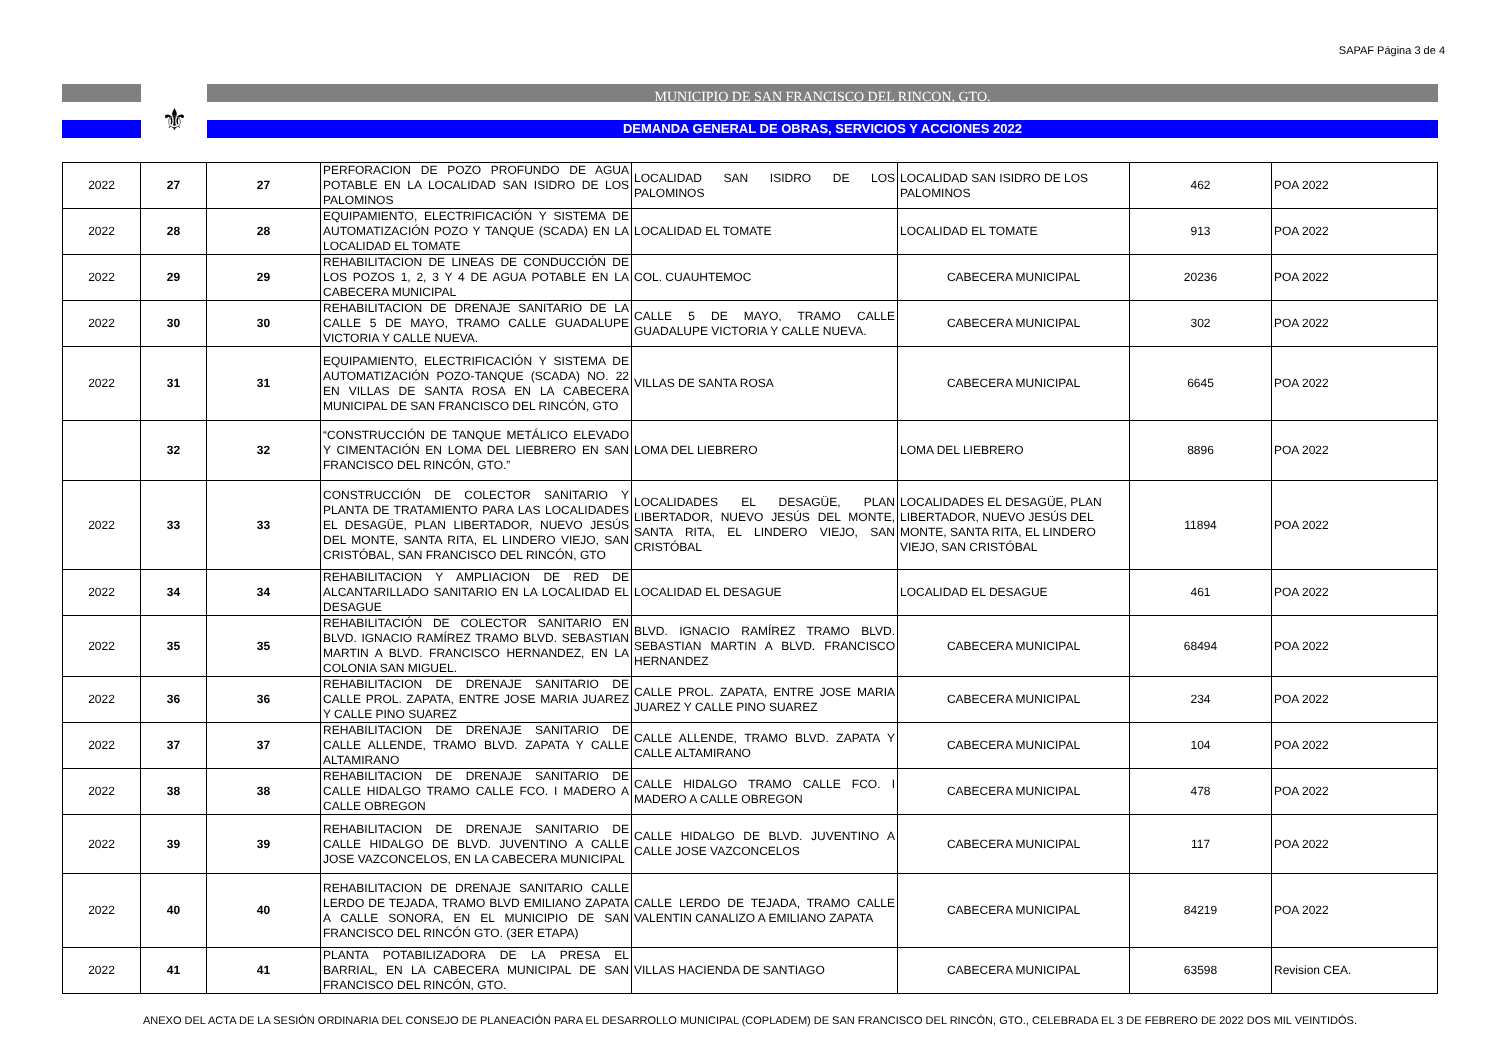SAPAF Página 3 de 4
⚜
MUNICIPIO DE SAN FRANCISCO DEL RINCON, GTO.
DEMANDA GENERAL DE OBRAS, SERVICIOS Y ACCIONES 2022
| 2022 | 27 | 27 | PERFORACION DE POZO PROFUNDO DE AGUA POTABLE EN LA LOCALIDAD SAN ISIDRO DE LOS PALOMINOS | LOCALIDAD SAN ISIDRO DE LOS PALOMINOS | LOCALIDAD SAN ISIDRO DE LOS PALOMINOS | 462 | POA 2022 |
| 2022 | 28 | 28 | EQUIPAMIENTO, ELECTRIFICACIÓN Y SISTEMA DE AUTOMATIZACIÓN POZO Y TANQUE (SCADA) EN LA LOCALIDAD EL TOMATE | LOCALIDAD EL TOMATE | LOCALIDAD EL TOMATE | 913 | POA 2022 |
| 2022 | 29 | 29 | REHABILITACION DE LINEAS DE CONDUCCIÓN DE LOS POZOS 1, 2, 3 Y 4 DE AGUA POTABLE EN LA CABECERA MUNICIPAL | COL. CUAUHTEMOC | CABECERA MUNICIPAL | 20236 | POA 2022 |
| 2022 | 30 | 30 | REHABILITACION DE DRENAJE SANITARIO DE LA CALLE 5 DE MAYO, TRAMO CALLE GUADALUPE VICTORIA Y CALLE NUEVA. | CALLE 5 DE MAYO, TRAMO CALLE GUADALUPE VICTORIA Y CALLE NUEVA. | CABECERA MUNICIPAL | 302 | POA 2022 |
| 2022 | 31 | 31 | EQUIPAMIENTO, ELECTRIFICACIÓN Y SISTEMA DE AUTOMATIZACIÓN POZO-TANQUE (SCADA) NO. 22 EN VILLAS DE SANTA ROSA EN LA CABECERA MUNICIPAL DE SAN FRANCISCO DEL RINCÓN, GTO | VILLAS DE SANTA ROSA | CABECERA MUNICIPAL | 6645 | POA 2022 |
| | 32 | 32 | “CONSTRUCCIÓN DE TANQUE METÁLICO ELEVADO Y CIMENTACIÓN EN LOMA DEL LIEBRERO EN SAN FRANCISCO DEL RINCÓN, GTO.” | LOMA DEL LIEBRERO | LOMA DEL LIEBRERO | 8896 | POA 2022 |
| 2022 | 33 | 33 | CONSTRUCCIÓN DE COLECTOR SANITARIO Y PLANTA DE TRATAMIENTO PARA LAS LOCALIDADES EL DESAGÜE, PLAN LIBERTADOR, NUEVO JESÚS DEL MONTE, SANTA RITA, EL LINDERO VIEJO, SAN CRISTÓBAL, SAN FRANCISCO DEL RINCÓN, GTO | LOCALIDADES EL DESAGÜE, PLAN LIBERTADOR, NUEVO JESÚS DEL MONTE, SANTA RITA, EL LINDERO VIEJO, SAN CRISTÓBAL | LOCALIDADES EL DESAGÜE, PLAN LIBERTADOR, NUEVO JESÚS DEL MONTE, SANTA RITA, EL LINDERO VIEJO, SAN CRISTÓBAL | 11894 | POA 2022 |
| 2022 | 34 | 34 | REHABILITACION Y AMPLIACION DE RED DE ALCANTARILLADO SANITARIO EN LA LOCALIDAD EL DESAGUE | LOCALIDAD EL DESAGUE | LOCALIDAD EL DESAGUE | 461 | POA 2022 |
| 2022 | 35 | 35 | REHABILITACIÓN DE COLECTOR SANITARIO EN BLVD. IGNACIO RAMÍREZ TRAMO BLVD. SEBASTIAN MARTIN A BLVD. FRANCISCO HERNANDEZ, EN LA COLONIA SAN MIGUEL. | BLVD. IGNACIO RAMÍREZ TRAMO BLVD. SEBASTIAN MARTIN A BLVD. FRANCISCO HERNANDEZ | CABECERA MUNICIPAL | 68494 | POA 2022 |
| 2022 | 36 | 36 | REHABILITACION DE DRENAJE SANITARIO DE CALLE PROL. ZAPATA, ENTRE JOSE MARIA JUAREZ Y CALLE PINO SUAREZ | CALLE PROL. ZAPATA, ENTRE JOSE MARIA JUAREZ Y CALLE PINO SUAREZ | CABECERA MUNICIPAL | 234 | POA 2022 |
| 2022 | 37 | 37 | REHABILITACION DE DRENAJE SANITARIO DE CALLE ALLENDE, TRAMO BLVD. ZAPATA Y CALLE ALTAMIRANO | CALLE ALLENDE, TRAMO BLVD. ZAPATA Y CALLE ALTAMIRANO | CABECERA MUNICIPAL | 104 | POA 2022 |
| 2022 | 38 | 38 | REHABILITACION DE DRENAJE SANITARIO DE CALLE HIDALGO TRAMO CALLE FCO. I MADERO A CALLE OBREGON | CALLE HIDALGO TRAMO CALLE FCO. I MADERO A CALLE OBREGON | CABECERA MUNICIPAL | 478 | POA 2022 |
| 2022 | 39 | 39 | REHABILITACION DE DRENAJE SANITARIO DE CALLE HIDALGO DE BLVD. JUVENTINO A CALLE JOSE VAZCONCELOS, EN LA CABECERA MUNICIPAL | CALLE HIDALGO DE BLVD. JUVENTINO A CALLE JOSE VAZCONCELOS | CABECERA MUNICIPAL | 117 | POA 2022 |
| 2022 | 40 | 40 | REHABILITACION DE DRENAJE SANITARIO CALLE LERDO DE TEJADA, TRAMO BLVD EMILIANO ZAPATA A CALLE SONORA, EN EL MUNICIPIO DE SAN FRANCISCO DEL RINCÓN GTO. (3ER ETAPA) | CALLE LERDO DE TEJADA, TRAMO CALLE VALENTIN CANALIZO A EMILIANO ZAPATA | CABECERA MUNICIPAL | 84219 | POA 2022 |
| 2022 | 41 | 41 | PLANTA POTABILIZADORA DE LA PRESA EL BARRIAL, EN LA CABECERA MUNICIPAL DE SAN FRANCISCO DEL RINCÓN, GTO. | VILLAS HACIENDA DE SANTIAGO | CABECERA MUNICIPAL | 63598 | Revision CEA. |
ANEXO DEL ACTA DE LA SESIÓN ORDINARIA DEL CONSEJO DE PLANEACIÓN PARA EL DESARROLLO MUNICIPAL (COPLADEM) DE SAN FRANCISCO DEL RINCÓN, GTO., CELEBRADA EL 3 DE FEBRERO DE 2022 DOS MIL VEINTIDÓS.